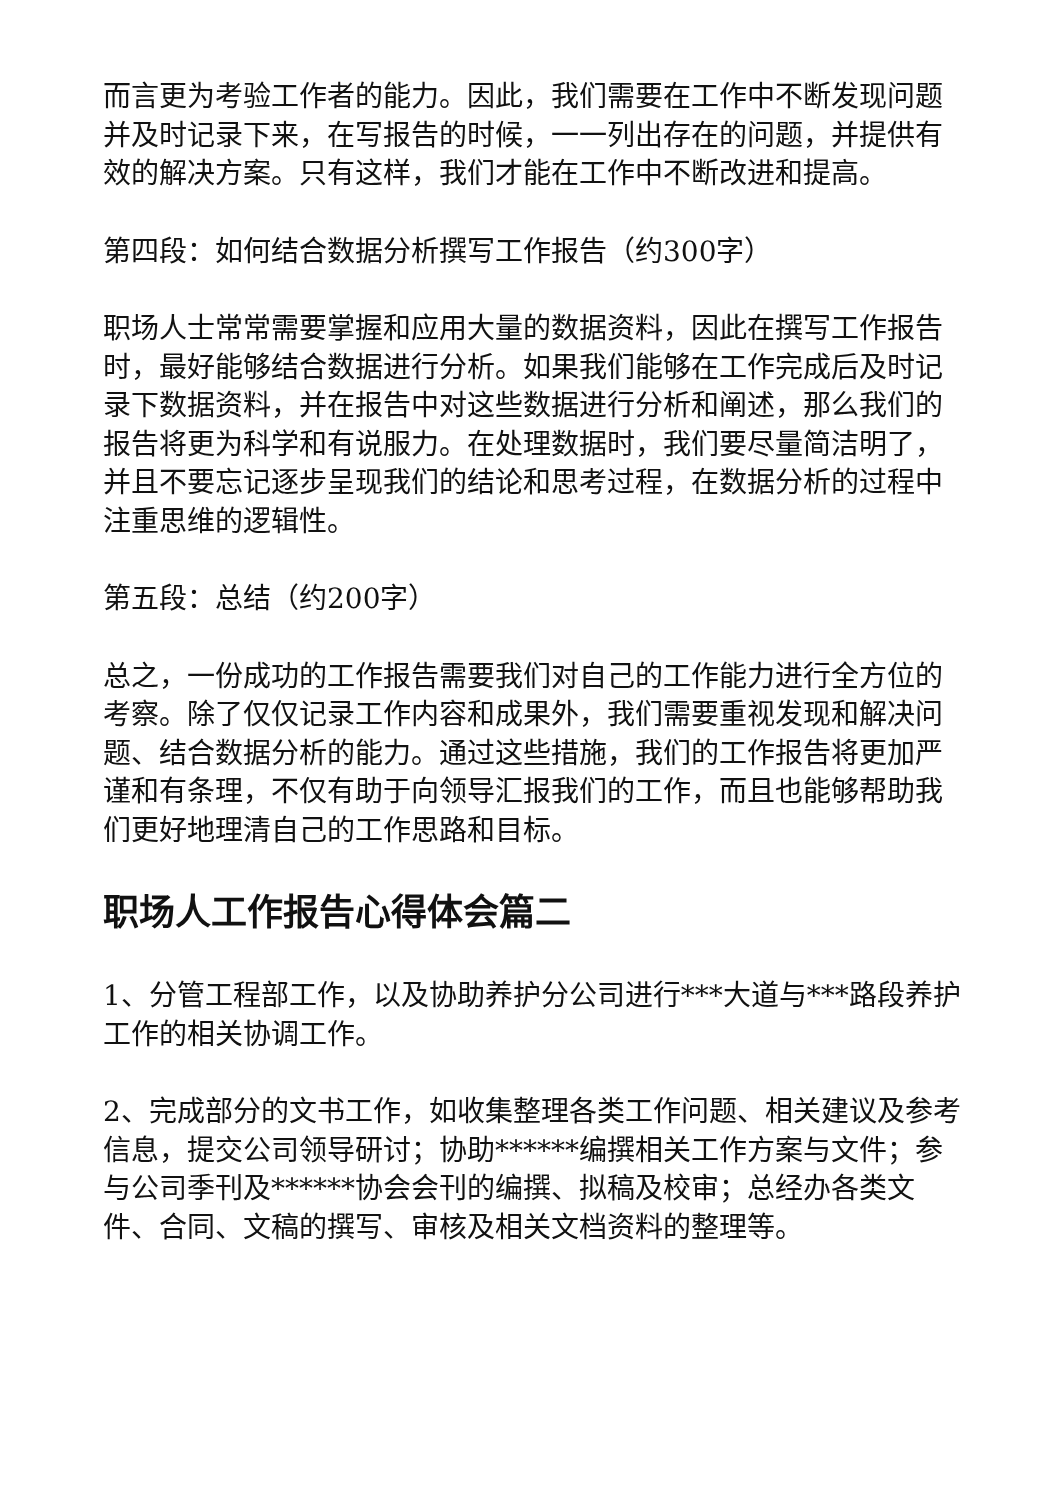而言更为考验工作者的能力。因此，我们需要在工作中不断发现问题并及时记录下来，在写报告的时候，一一列出存在的问题，并提供有效的解决方案。只有这样，我们才能在工作中不断改进和提高。
第四段：如何结合数据分析撰写工作报告（约300字）
职场人士常常需要掌握和应用大量的数据资料，因此在撰写工作报告时，最好能够结合数据进行分析。如果我们能够在工作完成后及时记录下数据资料，并在报告中对这些数据进行分析和阐述，那么我们的报告将更为科学和有说服力。在处理数据时，我们要尽量简洁明了，并且不要忘记逐步呈现我们的结论和思考过程，在数据分析的过程中注重思维的逻辑性。
第五段：总结（约200字）
总之，一份成功的工作报告需要我们对自己的工作能力进行全方位的考察。除了仅仅记录工作内容和成果外，我们需要重视发现和解决问题、结合数据分析的能力。通过这些措施，我们的工作报告将更加严谨和有条理，不仅有助于向领导汇报我们的工作，而且也能够帮助我们更好地理清自己的工作思路和目标。
职场人工作报告心得体会篇二
1、分管工程部工作，以及协助养护分公司进行***大道与***路段养护工作的相关协调工作。
2、完成部分的文书工作，如收集整理各类工作问题、相关建议及参考信息，提交公司领导研讨；协助******编撰相关工作方案与文件；参与公司季刊及******协会会刊的编撰、拟稿及校审；总经办各类文件、合同、文稿的撰写、审核及相关文档资料的整理等。